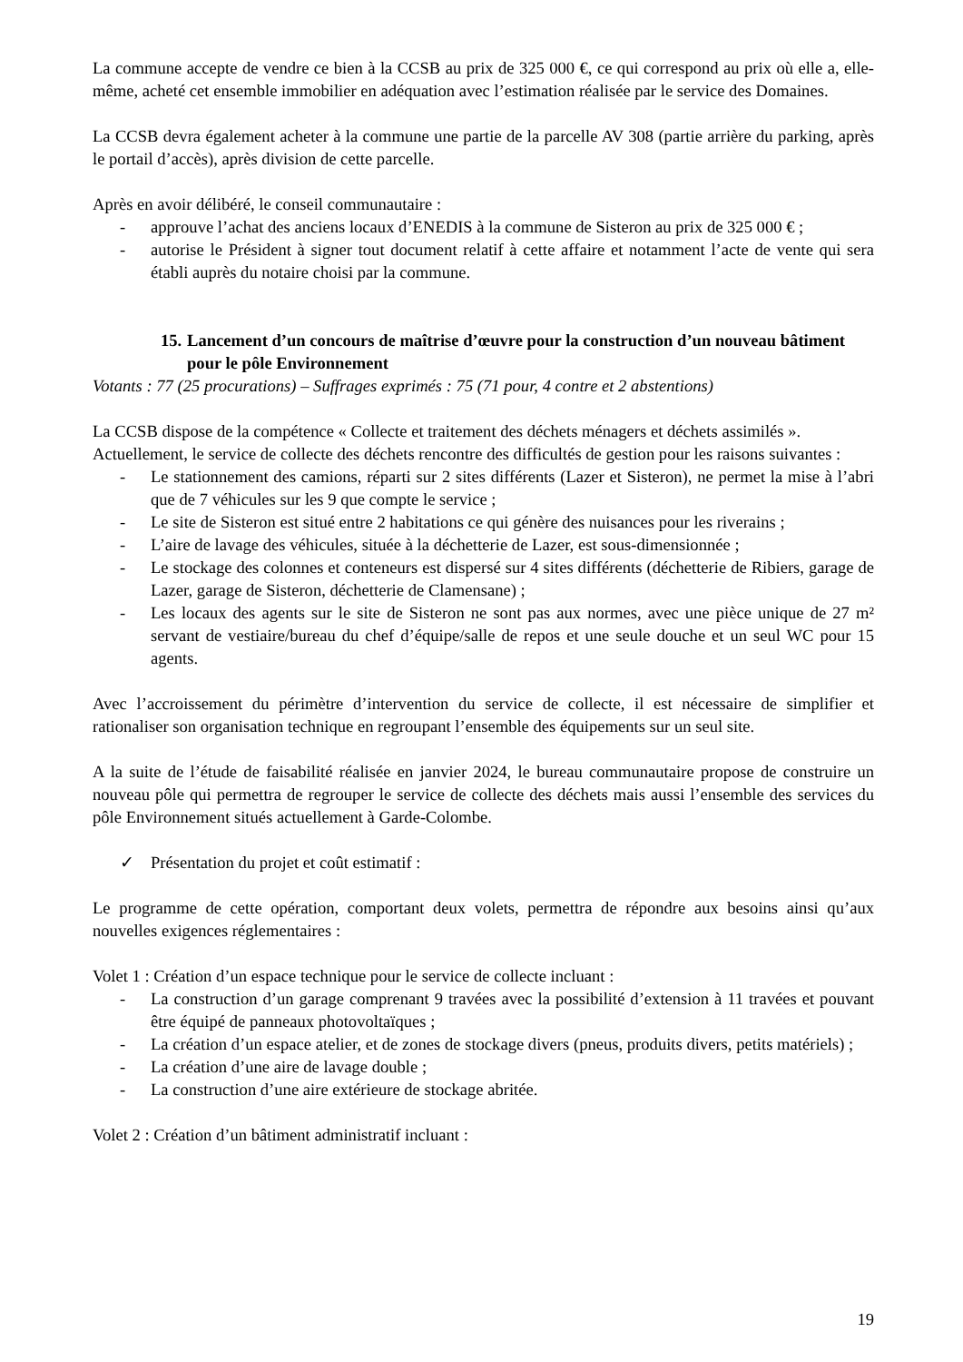La commune accepte de vendre ce bien à la CCSB au prix de 325 000 €, ce qui correspond au prix où elle a, elle-même, acheté cet ensemble immobilier en adéquation avec l’estimation réalisée par le service des Domaines.
La CCSB devra également acheter à la commune une partie de la parcelle AV 308 (partie arrière du parking, après le portail d’accès), après division de cette parcelle.
Après en avoir délibéré, le conseil communautaire :
- approuve l’achat des anciens locaux d’ENEDIS à la commune de Sisteron au prix de 325 000 € ;
- autorise le Président à signer tout document relatif à cette affaire et notamment l’acte de vente qui sera établi auprès du notaire choisi par la commune.
15. Lancement d’un concours de maîtrise d’œuvre pour la construction d’un nouveau bâtiment pour le pôle Environnement
Votants : 77 (25 procurations) – Suffrages exprimés : 75 (71 pour, 4 contre et 2 abstentions)
La CCSB dispose de la compétence « Collecte et traitement des déchets ménagers et déchets assimilés ».
Actuellement, le service de collecte des déchets rencontre des difficultés de gestion pour les raisons suivantes :
- Le stationnement des camions, réparti sur 2 sites différents (Lazer et Sisteron), ne permet la mise à l’abri que de 7 véhicules sur les 9 que compte le service ;
- Le site de Sisteron est situé entre 2 habitations ce qui génère des nuisances pour les riverains ;
- L’aire de lavage des véhicules, située à la déchetterie de Lazer, est sous-dimensionnée ;
- Le stockage des colonnes et conteneurs est dispersé sur 4 sites différents (déchetterie de Ribiers, garage de Lazer, garage de Sisteron, déchetterie de Clamensane) ;
- Les locaux des agents sur le site de Sisteron ne sont pas aux normes, avec une pièce unique de 27 m² servant de vestiaire/bureau du chef d’équipe/salle de repos et une seule douche et un seul WC pour 15 agents.
Avec l’accroissement du périmètre d’intervention du service de collecte, il est nécessaire de simplifier et rationaliser son organisation technique en regroupant l’ensemble des équipements sur un seul site.
A la suite de l’étude de faisabilité réalisée en janvier 2024, le bureau communautaire propose de construire un nouveau pôle qui permettra de regrouper le service de collecte des déchets mais aussi l’ensemble des services du pôle Environnement situés actuellement à Garde-Colombe.
✓ Présentation du projet et coût estimatif :
Le programme de cette opération, comportant deux volets, permettra de répondre aux besoins ainsi qu’aux nouvelles exigences réglementaires :
Volet 1 : Création d’un espace technique pour le service de collecte incluant :
- La construction d’un garage comprenant 9 travées avec la possibilité d’extension à 11 travées et pouvant être équipé de panneaux photovoltaïques ;
- La création d’un espace atelier, et de zones de stockage divers (pneus, produits divers, petits matériels) ;
- La création d’une aire de lavage double ;
- La construction d’une aire extérieure de stockage abritée.
Volet 2 : Création d’un bâtiment administratif incluant :
19